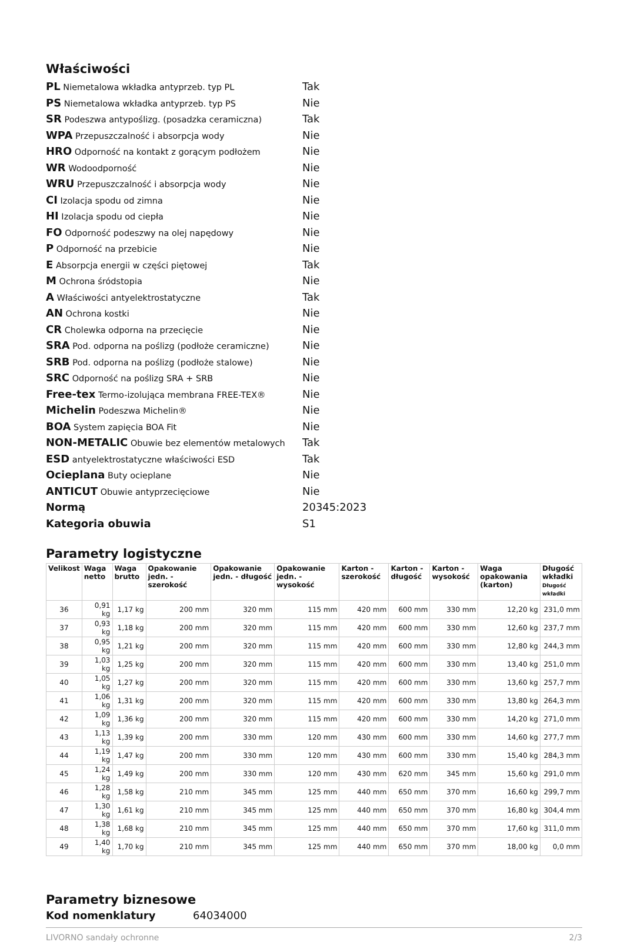Właściwości
| PL Niemetalowa wkładka antyprzeb. typ PL | Tak |
| PS Niemetalowa wkładka antyprzeb. typ PS | Nie |
| SR Podeszwa antypoślizg. (posadzka ceramiczna) | Tak |
| WPA Przepuszczalność i absorpcja wody | Nie |
| HRO Odporność na kontakt z gorącym podłożem | Nie |
| WR Wodoodporność | Nie |
| WRU Przepuszczalność i absorpcja wody | Nie |
| CI Izolacja spodu od zimna | Nie |
| HI Izolacja spodu od ciepła | Nie |
| FO Odporność podeszwy na olej napędowy | Nie |
| P Odporność na przebicie | Nie |
| E Absorpcja energii w części piętowej | Tak |
| M Ochrona śródstopia | Nie |
| A Właściwości antyelektrostatyczne | Tak |
| AN Ochrona kostki | Nie |
| CR Cholewka odporna na przecięcie | Nie |
| SRA Pod. odporna na poślizg (podłoże ceramiczne) | Nie |
| SRB Pod. odporna na poślizg (podłoże stalowe) | Nie |
| SRC Odporność na poślizg SRA + SRB | Nie |
| Free-tex Termo-izolująca membrana FREE-TEX® | Nie |
| Michelin Podeszwa Michelin® | Nie |
| BOA System zapięcia BOA Fit | Nie |
| NON-METALIC Obuwie bez elementów metalowych | Tak |
| ESD antyelektrostatyczne właściwości ESD | Tak |
| Ocieplana Buty ocieplane | Nie |
| ANTICUT Obuwie antyprzecięciowe | Nie |
| Normą | 20345:2023 |
| Kategoria obuwia | S1 |
Parametry logistyczne
| Velikost | Waga netto | Waga brutto | Opakowanie jedn. - szerokość | Opakowanie jedn. - długość | Opakowanie jedn. - wysokość | Karton - szerokość | Karton - długość | Karton - wysokość | Waga opakowania (karton) | Długość wkładki Długość wkładki |
| --- | --- | --- | --- | --- | --- | --- | --- | --- | --- | --- |
| 36 | 0,91 kg | 1,17 kg | 200 mm | 320 mm | 115 mm | 420 mm | 600 mm | 330 mm | 12,20 kg | 231,0 mm |
| 37 | 0,93 kg | 1,18 kg | 200 mm | 320 mm | 115 mm | 420 mm | 600 mm | 330 mm | 12,60 kg | 237,7 mm |
| 38 | 0,95 kg | 1,21 kg | 200 mm | 320 mm | 115 mm | 420 mm | 600 mm | 330 mm | 12,80 kg | 244,3 mm |
| 39 | 1,03 kg | 1,25 kg | 200 mm | 320 mm | 115 mm | 420 mm | 600 mm | 330 mm | 13,40 kg | 251,0 mm |
| 40 | 1,05 kg | 1,27 kg | 200 mm | 320 mm | 115 mm | 420 mm | 600 mm | 330 mm | 13,60 kg | 257,7 mm |
| 41 | 1,06 kg | 1,31 kg | 200 mm | 320 mm | 115 mm | 420 mm | 600 mm | 330 mm | 13,80 kg | 264,3 mm |
| 42 | 1,09 kg | 1,36 kg | 200 mm | 320 mm | 115 mm | 420 mm | 600 mm | 330 mm | 14,20 kg | 271,0 mm |
| 43 | 1,13 kg | 1,39 kg | 200 mm | 330 mm | 120 mm | 430 mm | 600 mm | 330 mm | 14,60 kg | 277,7 mm |
| 44 | 1,19 kg | 1,47 kg | 200 mm | 330 mm | 120 mm | 430 mm | 600 mm | 330 mm | 15,40 kg | 284,3 mm |
| 45 | 1,24 kg | 1,49 kg | 200 mm | 330 mm | 120 mm | 430 mm | 620 mm | 345 mm | 15,60 kg | 291,0 mm |
| 46 | 1,28 kg | 1,58 kg | 210 mm | 345 mm | 125 mm | 440 mm | 650 mm | 370 mm | 16,60 kg | 299,7 mm |
| 47 | 1,30 kg | 1,61 kg | 210 mm | 345 mm | 125 mm | 440 mm | 650 mm | 370 mm | 16,80 kg | 304,4 mm |
| 48 | 1,38 kg | 1,68 kg | 210 mm | 345 mm | 125 mm | 440 mm | 650 mm | 370 mm | 17,60 kg | 311,0 mm |
| 49 | 1,40 kg | 1,70 kg | 210 mm | 345 mm | 125 mm | 440 mm | 650 mm | 370 mm | 18,00 kg | 0,0 mm |
Parametry biznesowe
Kod nomenklatury 64034000
LIVORNO sandały ochronne 2/3